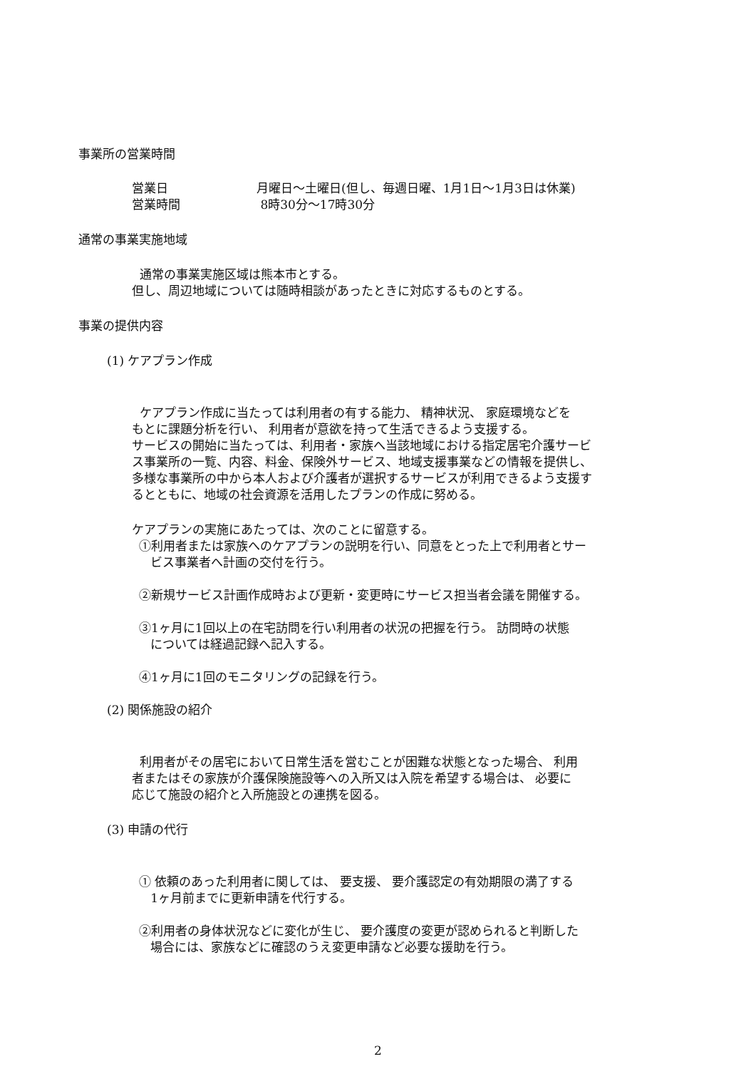事業所の営業時間
営業日 月曜日～土曜日(但し、毎週日曜、1月1日～1月3日は休業)
営業時間 8時30分～17時30分
通常の事業実施地域
通常の事業実施区域は熊本市とする。
但し、周辺地域については随時相談があったときに対応するものとする。
事業の提供内容
(1) ケアプラン作成
ケアプラン作成に当たっては利用者の有する能力、 精神状況、 家庭環境などを
もとに課題分析を行い、 利用者が意欲を持って生活できるよう支援する。
サービスの開始に当たっては、利用者・家族へ当該地域における指定居宅介護サービ
ス事業所の一覧、内容、料金、保険外サービス、地域支援事業などの情報を提供し、
多様な事業所の中から本人および介護者が選択するサービスが利用できるよう支援す
るとともに、地域の社会資源を活用したプランの作成に努める。
ケアプランの実施にあたっては、次のことに留意する。
①利用者または家族へのケアプランの説明を行い、同意をとった上で利用者とサー
ビス事業者へ計画の交付を行う。
②新規サービス計画作成時および更新・変更時にサービス担当者会議を開催する。
③1ヶ月に1回以上の在宅訪問を行い利用者の状況の把握を行う。 訪問時の状態
については経過記録へ記入する。
④1ヶ月に1回のモニタリングの記録を行う。
(2) 関係施設の紹介
利用者がその居宅において日常生活を営むことが困難な状態となった場合、 利用
者またはその家族が介護保険施設等への入所又は入院を希望する場合は、 必要に
応じて施設の紹介と入所施設との連携を図る。
(3) 申請の代行
① 依頼のあった利用者に関しては、 要支援、 要介護認定の有効期限の満了する
1ヶ月前までに更新申請を代行する。
②利用者の身体状況などに変化が生じ、 要介護度の変更が認められると判断した
場合には、家族などに確認のうえ変更申請など必要な援助を行う。
2